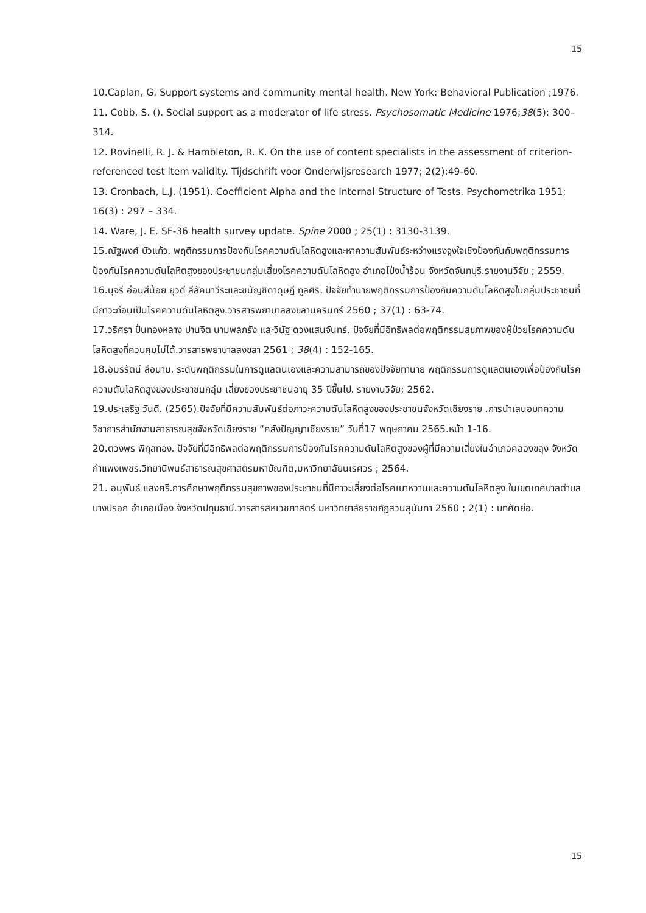15
10.Caplan, G. Support systems and community mental health. New York: Behavioral Publication ;1976.
11. Cobb, S. (). Social support as a moderator of life stress. Psychosomatic Medicine 1976;38(5): 300–314.
12. Rovinelli, R. J. & Hambleton, R. K. On the use of content specialists in the assessment of criterion-referenced test item validity. Tijdschrift voor Onderwijsresearch 1977; 2(2):49-60.
13. Cronbach, L.J. (1951). Coefficient Alpha and the Internal Structure of Tests. Psychometrika 1951; 16(3) : 297 – 334.
14. Ware, J. E. SF-36 health survey update. Spine 2000 ; 25(1) : 3130-3139.
15.ณัฐพงศ์ บัวแก้ว. พฤติกรรมการป้องกันโรคความดันโลหิตสูงและหาความสัมพันธ์ระหว่างแรงจูงใจเชิงป้องกันกับพฤติกรรมการป้องกันโรคความดันโลหิตสูงของประชาชนกลุ่มเสี่ยงโรคความดันโลหิตสูง อำเภอโป่งน้ำร้อน จังหวัดจันทบุรี.รายงานวิจัย ; 2559.
16.นุจรี อ่อนสีน้อย ยุวดี ลีลัคนาวีระและชนัญชิดาดุษฎี ทูลศิริ. ปัจจัยทำนายพฤติกรรมการป้องกันความดันโลหิตสูงในกลุ่มประชาชนที่มีภาวะก่อนเป็นโรคความดันโลหิตสูง.วารสารพยาบาลสงขลานครินทร์ 2560 ; 37(1) : 63-74.
17.วริศรา ปั่นทองหลาง ปานจิต นามพลกรัง และวินัฐ ดวงแสนจันทร์. ปัจจัยที่มีอิทธิพลต่อพฤติกรรมสุขภาพของผู้ป่วยโรคความดันโลหิตสูงที่ควบคุมไม่ได้.วารสารพยาบาลสงขลา 2561 ; 38(4) : 152-165.
18.อมรรัตน์ ลือนาม. ระดับพฤติกรรมในการดูแลตนเองและความสามารถของปัจจัยทานาย พฤติกรรมการดูแลตนเองเพื่อป้องกันโรคความดันโลหิตสูงของประชาชนกลุ่ม เสี่ยงของประชาชนอายุ 35 ปีขึ้นไป. รายงานวิจัย; 2562.
19.ประเสริฐ วันดี. (2565).ปัจจัยที่มีความสัมพันธ์ต่อภาวะความดันโลหิตสูงของประชาชนจังหวัดเชียงราย .การนำเสนอบทความวิชาการสำนักงานสาธารณสุขจังหวัดเชียงราย “คลังปัญญาเชียงราย” วันที่17 พฤษภาคม 2565.หน้า 1-16.
20.ตวงพร พิกุลทอง. ปัจจัยที่มีอิทธิพลต่อพฤติกรรมการป้องกันโรคความดันโลหิตสูงของผู้ที่มีความเสี่ยงในอำเภอคลองขลุง จังหวัดกำแพงเพชร.วิทยานิพนธ์สาธารณสุขศาสตรมหาบัณฑิต,มหาวิทยาลัยนเรศวร ; 2564.
21. อนุพันธ์ แสงศรี.การศึกษาพฤติกรรมสุขภาพของประชาชนที่มีภาวะเสี่ยงต่อโรคเบาหวานและความดันโลหิตสูง ในเขตเทศบาลตำบลบางปรอก อำเภอเมือง จังหวัดปทุมธานี.วารสารสหเวชศาสตร์ มหาวิทยาลัยราชภัฏสวนสุนันทา 2560 ; 2(1) : บทคัดย่อ.
15